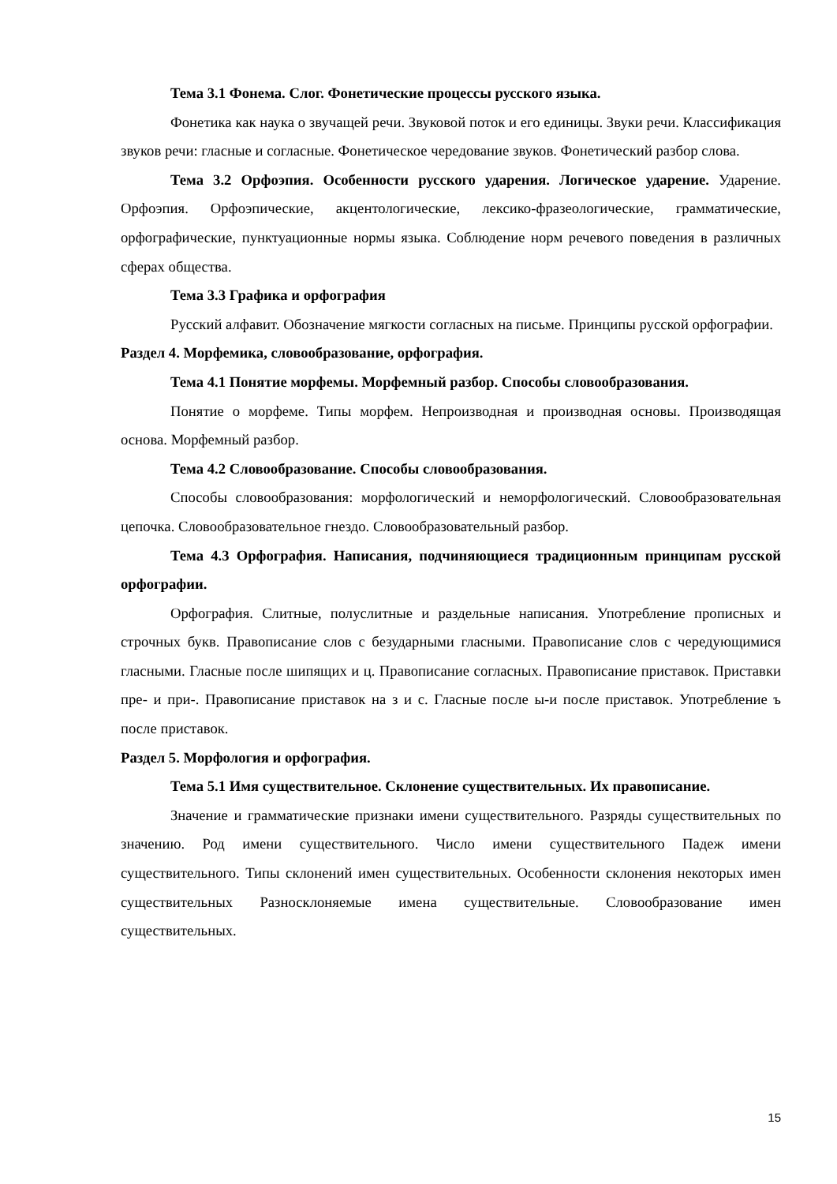Тема 3.1 Фонема. Слог. Фонетические процессы русского языка.
Фонетика как наука о звучащей речи. Звуковой поток и его единицы. Звуки речи. Классификация звуков речи: гласные и согласные. Фонетическое чередование звуков. Фонетический разбор слова.
Тема 3.2 Орфоэпия. Особенности русского ударения. Логическое ударение. Ударение. Орфоэпия. Орфоэпические, акцентологические, лексико-фразеологические, грамматические, орфографические, пунктуационные нормы языка. Соблюдение норм речевого поведения в различных сферах общества.
Тема 3.3 Графика и орфография
Русский алфавит. Обозначение мягкости согласных на письме. Принципы русской орфографии.
Раздел 4. Морфемика, словообразование, орфография.
Тема 4.1 Понятие морфемы. Морфемный разбор. Способы словообразования.
Понятие о морфеме. Типы морфем. Непроизводная и производная основы. Производящая основа. Морфемный разбор.
Тема 4.2 Словообразование. Способы словообразования.
Способы словообразования: морфологический и неморфологический. Словообразовательная цепочка. Словообразовательное гнездо. Словообразовательный разбор.
Тема 4.3 Орфография. Написания, подчиняющиеся традиционным принципам русской орфографии.
Орфография. Слитные, полуслитные и раздельные написания. Употребление прописных и строчных букв. Правописание слов с безударными гласными. Правописание слов с чередующимися гласными. Гласные после шипящих и ц. Правописание согласных. Правописание приставок. Приставки пре- и при-. Правописание приставок на з и с. Гласные после ы-и после приставок. Употребление ъ после приставок.
Раздел 5. Морфология и орфография.
Тема 5.1 Имя существительное. Склонение существительных. Их правописание.
Значение и грамматические признаки имени существительного. Разряды существительных по значению. Род имени существительного. Число имени существительного Падеж имени существительного. Типы склонений имен существительных. Особенности склонения некоторых имен существительных Разносклоняемые имена существительные. Словообразование имен существительных.
15